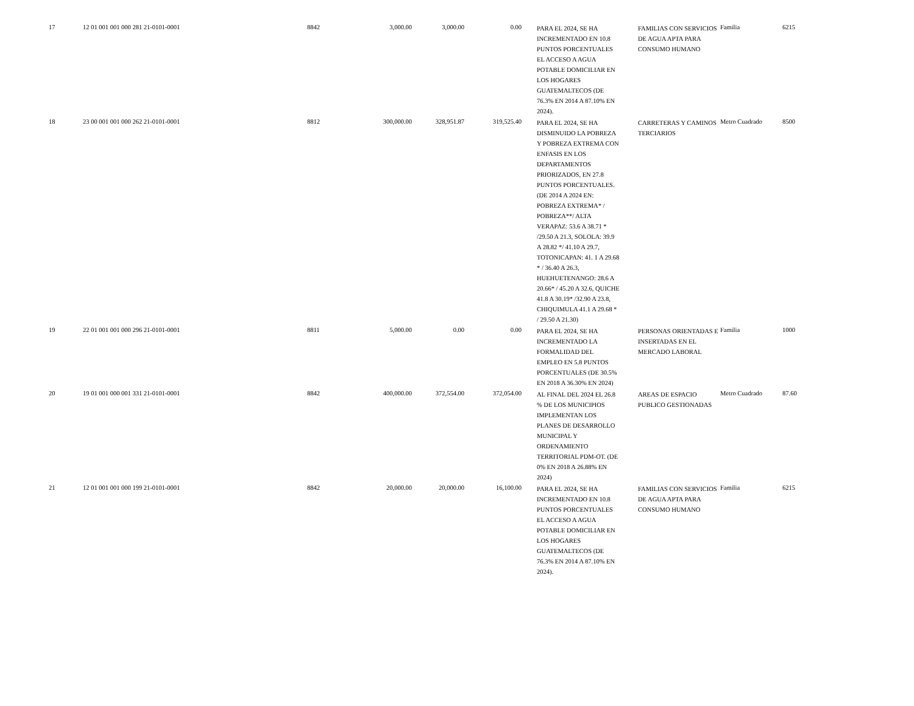| 17 | 12 01 001 001 000 281 21-0101-0001 | 8842 | 3,000.00 | 3,000.00 | 0.00 | PARA EL 2024, SE HA INCREMENTADO EN 10.8 PUNTOS PORCENTUALES EL ACCESO A AGUA POTABLE DOMICILIAR EN LOS HOGARES GUATEMALTECOS (DE 76.3% EN 2014 A 87.10% EN 2024). | FAMILIAS CON SERVICIOS DE AGUA APTA PARA CONSUMO HUMANO | Familia | 6215 |
| 18 | 23 00 001 001 000 262 21-0101-0001 | 8812 | 300,000.00 | 328,951.87 | 319,525.40 | PARA EL 2024, SE HA DISMINUIDO LA POBREZA Y POBREZA EXTREMA CON ENFASIS EN LOS DEPARTAMENTOS PRIORIZADOS, EN 27.8 PUNTOS PORCENTUALES. (DE 2014 A 2024 EN: POBREZA EXTREMA* / POBREZA**/ ALTA VERAPAZ: 53.6 A 38.71 * /29.50 A 21.3, SOLOLA: 39.9 A 28.82 */ 41.10 A 29.7, TOTONICAPAN: 41. 1 A 29.68 * / 36.40 A 26.3, HUEHUETENANGO: 28.6 A 20.66* / 45.20 A 32.6, QUICHE 41.8 A 30.19* /32.90 A 23.8, CHIQUIMULA 41.1 A 29.68 * / 29.50 A 21.30) | CARRETERAS Y CAMINOS TERCIARIOS | Metro Cuadrado | 8500 |
| 19 | 22 01 001 001 000 296 21-0101-0001 | 8811 | 5,000.00 | 0.00 | 0.00 | PARA EL 2024, SE HA INCREMENTADO LA FORMALIDAD DEL EMPLEO EN 5.8 PUNTOS PORCENTUALES (DE 30.5% EN 2018 A 36.30% EN 2024) | PERSONAS ORIENTADAS E INSERTADAS EN EL MERCADO LABORAL | Familia | 1000 |
| 20 | 19 01 001 000 001 331 21-0101-0001 | 8842 | 400,000.00 | 372,554.00 | 372,054.00 | AL FINAL DEL 2024 EL 26.8 % DE LOS MUNICIPIOS IMPLEMENTAN LOS PLANES DE DESARROLLO MUNICIPAL Y ORDENAMIENTO TERRITORIAL PDM-OT. (DE 0% EN 2018 A 26.88% EN 2024) | AREAS DE ESPACIO PUBLICO GESTIONADAS | Metro Cuadrado | 87.60 |
| 21 | 12 01 001 001 000 199 21-0101-0001 | 8842 | 20,000.00 | 20,000.00 | 16,100.00 | PARA EL 2024, SE HA INCREMENTADO EN 10.8 PUNTOS PORCENTUALES EL ACCESO A AGUA POTABLE DOMICILIAR EN LOS HOGARES GUATEMALTECOS (DE 76.3% EN 2014 A 87.10% EN 2024). | FAMILIAS CON SERVICIOS DE AGUA APTA PARA CONSUMO HUMANO | Familia | 6215 |